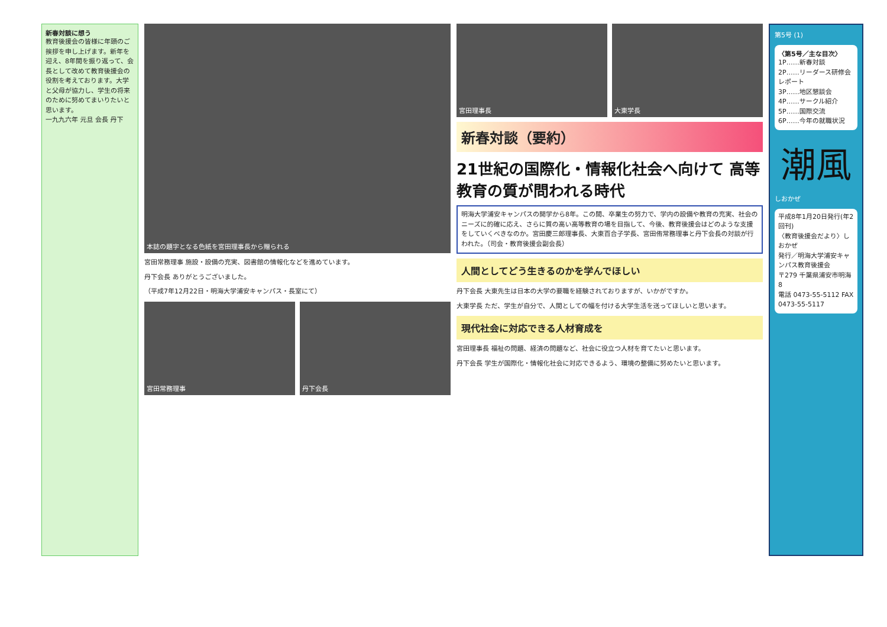第5号 (1)
〈第5号／主な目次〉
1P……新春対談
2P……リーダース研修会レポート
3P……地区懇談会
4P……サークル紹介
5P……国際交流
6P……今年の就職状況
潮風
しおかぜ
平成8年1月20日発行(年2回刊)
〈教育後援会だより〉しおかぜ
発行／明海大学浦安キャンパス教育後援会
〒279 千葉県浦安市明海8
電話 0473-55-5112 FAX 0473-55-5117
宮田理事長 大東学長
新春対談（要約）
21世紀の国際化・情報化社会へ向けて 高等教育の質が問われる時代
明海大学浦安キャンパスの開学から8年。この間、卒業生の努力で、学内の設備や教育の充実、社会のニーズに的確に応え、さらに質の高い高等教育の場を目指して、今後、教育後援会はどのような支援をしていくべきなのか。宮田慶三郎理事長、大東百合子学長、宮田侑常務理事と丹下会長の対談が行われた。（司会・教育後援会副会長）
人間としてどう生きるのかを学んでほしい
丹下会長 大東先生は日本の大学の要職を経験されておりますが、いかがですか。
大東学長 ただ、学生が自分で、人間としての幅を付ける大学生活を送ってほしいと思います。
現代社会に対応できる人材育成を
宮田理事長 福祉の問題、経済の問題など、社会に役立つ人材を育てたいと思います。
丹下会長 学生が国際化・情報化社会に対応できるよう、環境の整備に努めたいと思います。
本誌の題字となる色紙を宮田理事長から贈られる
宮田常務理事 施設・設備の充実、図書館の情報化などを進めています。
丹下会長 ありがとうございました。
（平成7年12月22日・明海大学浦安キャンパス・長室にて）
宮田常務理事 丹下会長
新春対談に想う
教育後援会の皆様に年頭のご挨拶を申し上げます。新年を迎え、8年間を振り返って、会長として改めて教育後援会の役割を考えております。大学と父母が協力し、学生の将来のために努めてまいりたいと思います。
一九九六年 元旦 会長 丹下